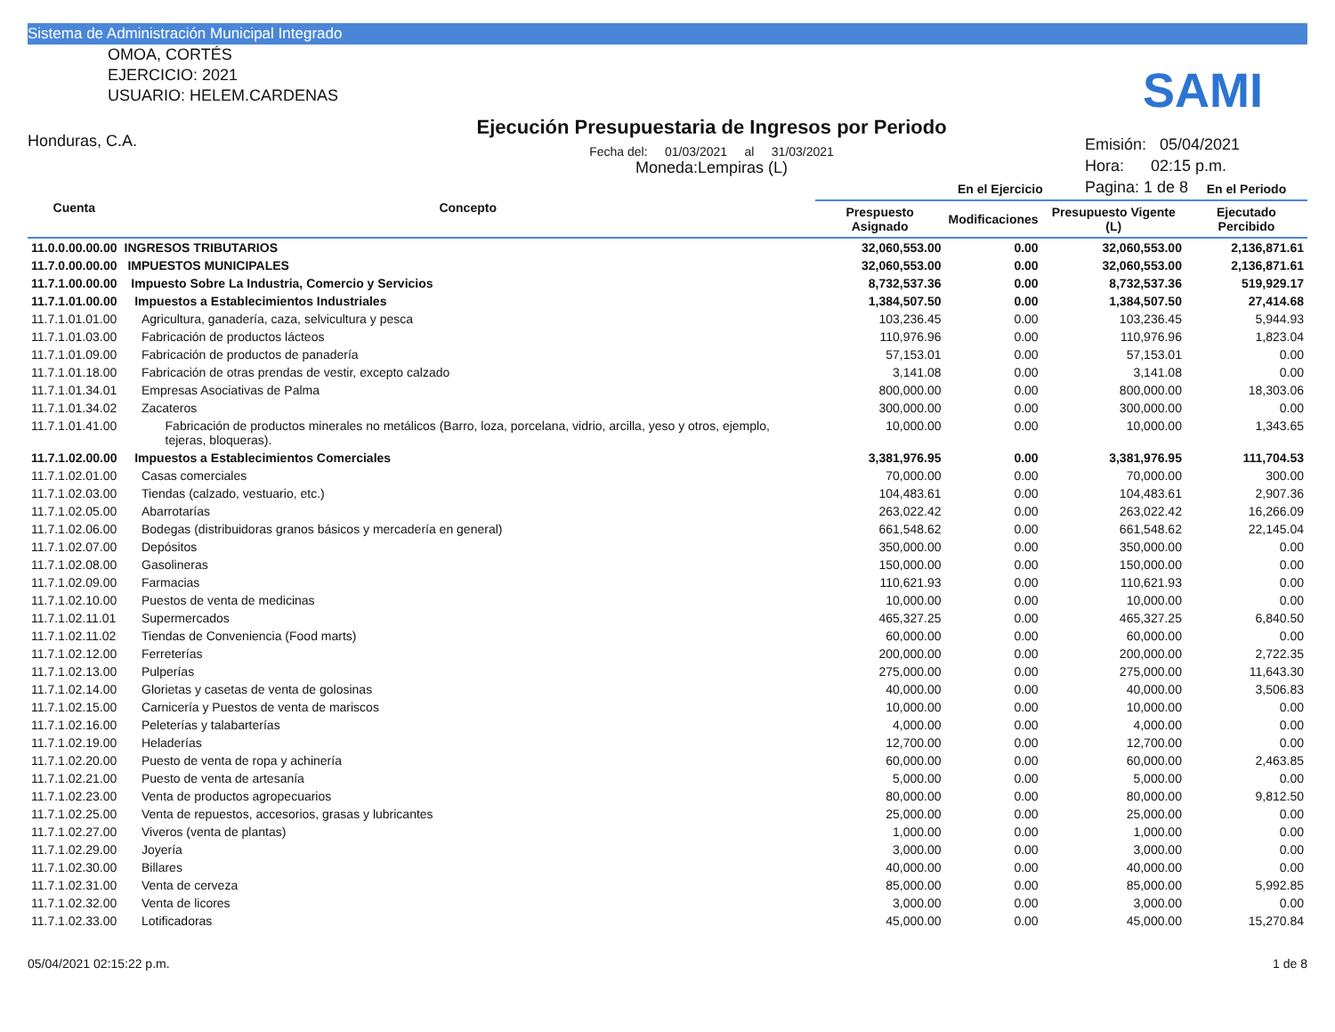Sistema de Administración Municipal Integrado
OMOA, CORTÉS
EJERCICIO: 2021
USUARIO: HELEM.CARDENAS
Honduras, C.A.
Ejecución Presupuestaria de Ingresos por Periodo
Fecha del: 01/03/2021 al 31/03/2021
Moneda:Lempiras (L)
Emisión: 05/04/2021
Hora: 02:15 p.m.
Pagina: 1 de 8
SAMI
| Cuenta | Concepto | En el Ejercicio | | | En el Periodo |
| --- | --- | --- | --- | --- | --- |
| | | Prespuesto Asignado | Modificaciones | Presupuesto Vigente (L) | Ejecutado Percibido |
| 11.0.0.00.00.00 | INGRESOS TRIBUTARIOS | 32,060,553.00 | 0.00 | 32,060,553.00 | 2,136,871.61 |
| 11.7.0.00.00.00 | IMPUESTOS MUNICIPALES | 32,060,553.00 | 0.00 | 32,060,553.00 | 2,136,871.61 |
| 11.7.1.00.00.00 | Impuesto Sobre La Industria, Comercio y Servicios | 8,732,537.36 | 0.00 | 8,732,537.36 | 519,929.17 |
| 11.7.1.01.00.00 | Impuestos a Establecimientos Industriales | 1,384,507.50 | 0.00 | 1,384,507.50 | 27,414.68 |
| 11.7.1.01.01.00 | Agricultura, ganadería, caza, selvicultura y pesca | 103,236.45 | 0.00 | 103,236.45 | 5,944.93 |
| 11.7.1.01.03.00 | Fabricación de productos lácteos | 110,976.96 | 0.00 | 110,976.96 | 1,823.04 |
| 11.7.1.01.09.00 | Fabricación de productos de panadería | 57,153.01 | 0.00 | 57,153.01 | 0.00 |
| 11.7.1.01.18.00 | Fabricación de otras prendas de vestir, excepto calzado | 3,141.08 | 0.00 | 3,141.08 | 0.00 |
| 11.7.1.01.34.01 | Empresas Asociativas de Palma | 800,000.00 | 0.00 | 800,000.00 | 18,303.06 |
| 11.7.1.01.34.02 | Zacateros | 300,000.00 | 0.00 | 300,000.00 | 0.00 |
| 11.7.1.01.41.00 | Fabricación de productos minerales no metálicos (Barro, loza, porcelana, vidrio, arcilla, yeso y otros, ejemplo, tejeras, bloqueras). | 10,000.00 | 0.00 | 10,000.00 | 1,343.65 |
| 11.7.1.02.00.00 | Impuestos a Establecimientos Comerciales | 3,381,976.95 | 0.00 | 3,381,976.95 | 111,704.53 |
| 11.7.1.02.01.00 | Casas comerciales | 70,000.00 | 0.00 | 70,000.00 | 300.00 |
| 11.7.1.02.03.00 | Tiendas (calzado, vestuario, etc.) | 104,483.61 | 0.00 | 104,483.61 | 2,907.36 |
| 11.7.1.02.05.00 | Abarrotarías | 263,022.42 | 0.00 | 263,022.42 | 16,266.09 |
| 11.7.1.02.06.00 | Bodegas (distribuidoras granos básicos y mercadería en general) | 661,548.62 | 0.00 | 661,548.62 | 22,145.04 |
| 11.7.1.02.07.00 | Depósitos | 350,000.00 | 0.00 | 350,000.00 | 0.00 |
| 11.7.1.02.08.00 | Gasolineras | 150,000.00 | 0.00 | 150,000.00 | 0.00 |
| 11.7.1.02.09.00 | Farmacias | 110,621.93 | 0.00 | 110,621.93 | 0.00 |
| 11.7.1.02.10.00 | Puestos de venta de medicinas | 10,000.00 | 0.00 | 10,000.00 | 0.00 |
| 11.7.1.02.11.01 | Supermercados | 465,327.25 | 0.00 | 465,327.25 | 6,840.50 |
| 11.7.1.02.11.02 | Tiendas de Conveniencia (Food marts) | 60,000.00 | 0.00 | 60,000.00 | 0.00 |
| 11.7.1.02.12.00 | Ferreterías | 200,000.00 | 0.00 | 200,000.00 | 2,722.35 |
| 11.7.1.02.13.00 | Pulperías | 275,000.00 | 0.00 | 275,000.00 | 11,643.30 |
| 11.7.1.02.14.00 | Glorietas y casetas de venta de golosinas | 40,000.00 | 0.00 | 40,000.00 | 3,506.83 |
| 11.7.1.02.15.00 | Carnicería y Puestos de venta de mariscos | 10,000.00 | 0.00 | 10,000.00 | 0.00 |
| 11.7.1.02.16.00 | Peleterías y talabarterías | 4,000.00 | 0.00 | 4,000.00 | 0.00 |
| 11.7.1.02.19.00 | Heladerías | 12,700.00 | 0.00 | 12,700.00 | 0.00 |
| 11.7.1.02.20.00 | Puesto de venta de ropa y achinería | 60,000.00 | 0.00 | 60,000.00 | 2,463.85 |
| 11.7.1.02.21.00 | Puesto de venta de artesanía | 5,000.00 | 0.00 | 5,000.00 | 0.00 |
| 11.7.1.02.23.00 | Venta de productos agropecuarios | 80,000.00 | 0.00 | 80,000.00 | 9,812.50 |
| 11.7.1.02.25.00 | Venta de repuestos, accesorios, grasas y lubricantes | 25,000.00 | 0.00 | 25,000.00 | 0.00 |
| 11.7.1.02.27.00 | Viveros (venta de plantas) | 1,000.00 | 0.00 | 1,000.00 | 0.00 |
| 11.7.1.02.29.00 | Joyería | 3,000.00 | 0.00 | 3,000.00 | 0.00 |
| 11.7.1.02.30.00 | Billares | 40,000.00 | 0.00 | 40,000.00 | 0.00 |
| 11.7.1.02.31.00 | Venta de cerveza | 85,000.00 | 0.00 | 85,000.00 | 5,992.85 |
| 11.7.1.02.32.00 | Venta de licores | 3,000.00 | 0.00 | 3,000.00 | 0.00 |
| 11.7.1.02.33.00 | Lotificadoras | 45,000.00 | 0.00 | 45,000.00 | 15,270.84 |
05/04/2021 02:15:22 p.m. 1 de 8